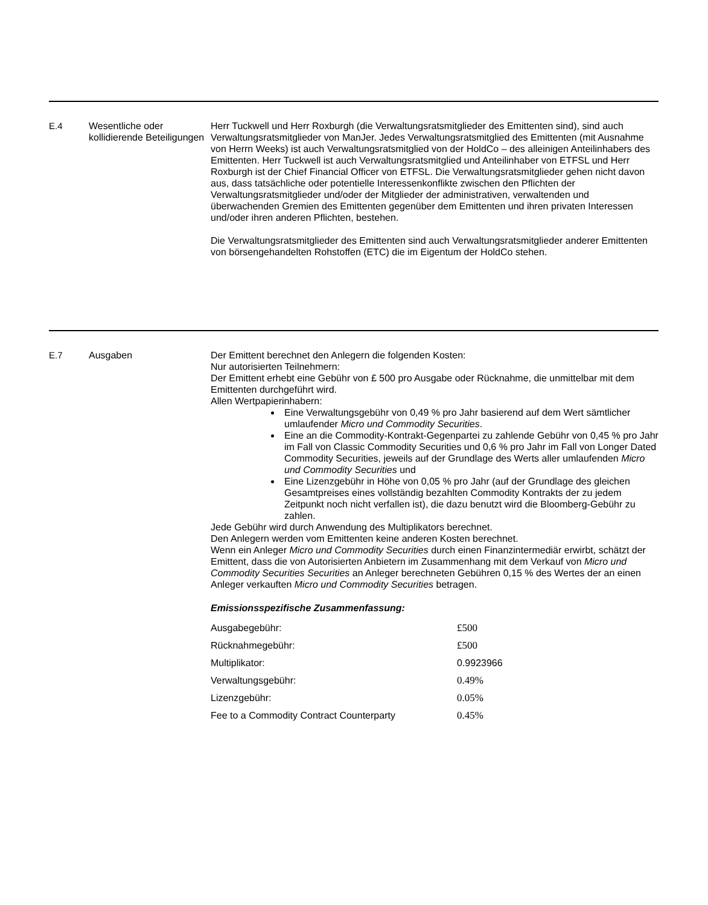E.4 Wesentliche oder kollidierende Beteiligungen
Herr Tuckwell und Herr Roxburgh (die Verwaltungsratsmitglieder des Emittenten sind), sind auch Verwaltungsratsmitglieder von ManJer. Jedes Verwaltungsratsmitglied des Emittenten (mit Ausnahme von Herrn Weeks) ist auch Verwaltungsratsmitglied von der HoldCo – des alleinigen Anteilinhabers des Emittenten. Herr Tuckwell ist auch Verwaltungsratsmitglied und Anteilinhaber von ETFSL und Herr Roxburgh ist der Chief Financial Officer von ETFSL. Die Verwaltungsratsmitglieder gehen nicht davon aus, dass tatsächliche oder potentielle Interessenkonflikte zwischen den Pflichten der Verwaltungsratsmitglieder und/oder der Mitglieder der administrativen, verwaltenden und überwachenden Gremien des Emittenten gegenüber dem Emittenten und ihren privaten Interessen und/oder ihren anderen Pflichten, bestehen.
Die Verwaltungsratsmitglieder des Emittenten sind auch Verwaltungsratsmitglieder anderer Emittenten von börsengehandelten Rohstoffen (ETC) die im Eigentum der HoldCo stehen.
E.7 Ausgaben Der Emittent berechnet den Anlegern die folgenden Kosten:
Nur autorisierten Teilnehmern:
Der Emittent erhebt eine Gebühr von £ 500 pro Ausgabe oder Rücknahme, die unmittelbar mit dem Emittenten durchgeführt wird.
Allen Wertpapierinhabern:
Eine Verwaltungsgebühr von 0,49 % pro Jahr basierend auf dem Wert sämtlicher umlaufender Micro und Commodity Securities.
Eine an die Commodity-Kontrakt-Gegenpartei zu zahlende Gebühr von 0,45 % pro Jahr im Fall von Classic Commodity Securities und 0,6 % pro Jahr im Fall von Longer Dated Commodity Securities, jeweils auf der Grundlage des Werts aller umlaufenden Micro und Commodity Securities und
Eine Lizenzgebühr in Höhe von 0,05 % pro Jahr (auf der Grundlage des gleichen Gesamtpreises eines vollständig bezahlten Commodity Kontrakts der zu jedem Zeitpunkt noch nicht verfallen ist), die dazu benutzt wird die Bloomberg-Gebühr zu zahlen.
Jede Gebühr wird durch Anwendung des Multiplikators berechnet.
Den Anlegern werden vom Emittenten keine anderen Kosten berechnet.
Wenn ein Anleger Micro und Commodity Securities durch einen Finanzintermediär erwirbt, schätzt der Emittent, dass die von Autorisierten Anbietern im Zusammenhang mit dem Verkauf von Micro und Commodity Securities Securities an Anleger berechneten Gebühren 0,15 % des Wertes der an einen Anleger verkauften Micro und Commodity Securities betragen.
Emissionsspezifische Zusammenfassung:
| Ausgabegebühr: | £500 |
| Rücknahmegebühr: | £500 |
| Multiplikator: | 0.9923966 |
| Verwaltungsgebühr: | 0.49% |
| Lizenzgebühr: | 0.05% |
| Fee to a Commodity Contract Counterparty | 0.45% |